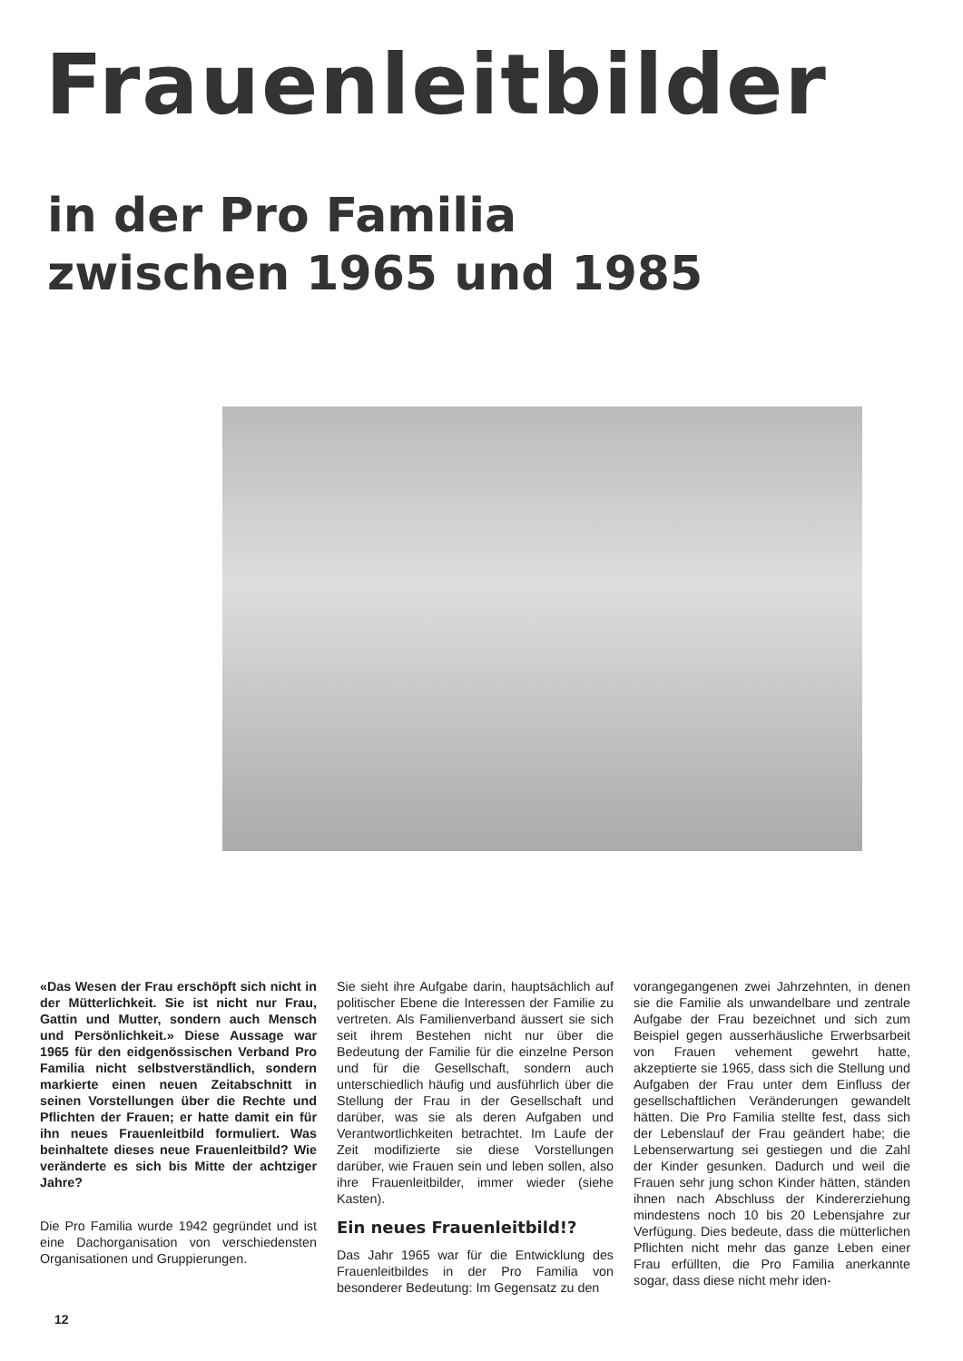Frauenleitbilder
in der Pro Familia
zwischen 1965 und 1985
«Das Wesen der Frau erschöpft sich nicht in der Mütterlichkeit. Sie ist nicht nur Frau, Gattin und Mutter, sondern auch Mensch und Persönlichkeit.» Diese Aussage war 1965 für den eidgenössischen Verband Pro Familia nicht selbstverständlich, sondern markierte einen neuen Zeitabschnitt in seinen Vorstellungen über die Rechte und Pflichten der Frauen; er hatte damit ein für ihn neues Frauenleitbild formuliert. Was beinhaltete dieses neue Frauenleitbild? Wie veränderte es sich bis Mitte der achtziger Jahre?
Die Pro Familia wurde 1942 gegründet und ist eine Dachorganisation von verschiedensten Organisationen und Gruppierungen.
Sie sieht ihre Aufgabe darin, hauptsächlich auf politischer Ebene die Interessen der Familie zu vertreten. Als Familienverband äussert sie sich seit ihrem Bestehen nicht nur über die Bedeutung der Familie für die einzelne Person und für die Gesellschaft, sondern auch unterschiedlich häufig und ausführlich über die Stellung der Frau in der Gesellschaft und darüber, was sie als deren Aufgaben und Verantwortlichkeiten betrachtet. Im Laufe der Zeit modifizierte sie diese Vorstellungen darüber, wie Frauen sein und leben sollen, also ihre Frauenleitbilder, immer wieder (siehe Kasten).
Ein neues Frauenleitbild!?
Das Jahr 1965 war für die Entwicklung des Frauenleitbildes in der Pro Familia von besonderer Bedeutung: Im Gegensatz zu den
vorangegangenen zwei Jahrzehnten, in denen sie die Familie als unwandelbare und zentrale Aufgabe der Frau bezeichnet und sich zum Beispiel gegen ausserhäusliche Erwerbsarbeit von Frauen vehement gewehrt hatte, akzeptierte sie 1965, dass sich die Stellung und Aufgaben der Frau unter dem Einfluss der gesellschaftlichen Veränderungen gewandelt hätten. Die Pro Familia stellte fest, dass sich der Lebenslauf der Frau geändert habe; die Lebenserwartung sei gestiegen und die Zahl der Kinder gesunken. Dadurch und weil die Frauen sehr jung schon Kinder hätten, ständen ihnen nach Abschluss der Kindererziehung mindestens noch 10 bis 20 Lebensjahre zur Verfügung. Dies bedeute, dass die mütterlichen Pflichten nicht mehr das ganze Leben einer Frau erfüllten, die Pro Familia anerkannte sogar, dass diese nicht mehr iden-
12